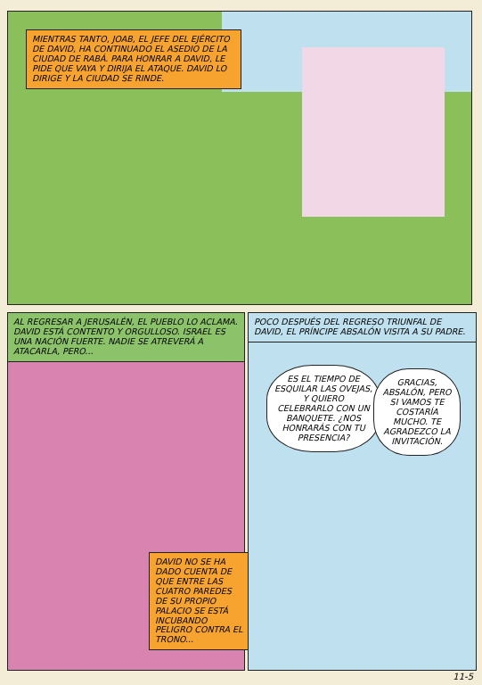MIENTRAS TANTO, JOAB, EL JEFE DEL EJÉRCITO DE DAVID, HA CONTINUADO EL ASEDIO DE LA CIUDAD DE RABÁ. PARA HONRAR A DAVID, LE PIDE QUE VAYA Y DIRIJA EL ATAQUE. DAVID LO DIRIGE Y LA CIUDAD SE RINDE.
AL REGRESAR A JERUSALÉN, EL PUEBLO LO ACLAMA. DAVID ESTÁ CONTENTO Y ORGULLOSO. ISRAEL ES UNA NACIÓN FUERTE. NADIE SE ATREVERÁ A ATACARLA, PERO...
DAVID NO SE HA DADO CUENTA DE QUE ENTRE LAS CUATRO PAREDES DE SU PROPIO PALACIO SE ESTÁ INCUBANDO PELIGRO CONTRA EL TRONO...
POCO DESPUÉS DEL REGRESO TRIUNFAL DE DAVID, EL PRÍNCIPE ABSALÓN VISITA A SU PADRE.
ES EL TIEMPO DE ESQUILAR LAS OVEJAS, Y QUIERO CELEBRARLO CON UN BANQUETE. ¿NOS HONRARÁS CON TU PRESENCIA?
GRACIAS, ABSALÓN, PERO SI VAMOS TE COSTARÍA MUCHO. TE AGRADEZCO LA INVITACIÓN.
11-5